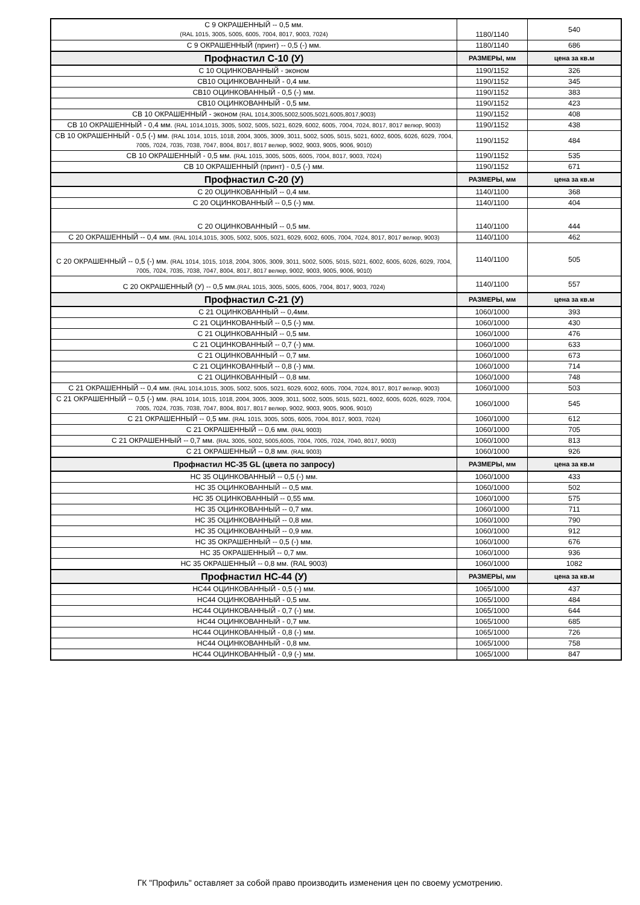| С 9 ОКРАШЕННЫЙ -- 0,5 мм. (RAL 1015, 3005, 5005, 6005, 7004, 8017, 9003, 7024) | 1180/1140 | 540 |
| С 9 ОКРАШЕННЫЙ (принт) -- 0,5 (-) мм. | 1180/1140 | 686 |
| Профнастил С-10 (У) | РАЗМЕРЫ, мм | цена за кв.м |
| С 10 ОЦИНКОВАННЫЙ - эконом | 1190/1152 | 326 |
| СВ10 ОЦИНКОВАННЫЙ - 0,4 мм. | 1190/1152 | 345 |
| СВ10 ОЦИНКОВАННЫЙ - 0,5 (-) мм. | 1190/1152 | 383 |
| СВ10 ОЦИНКОВАННЫЙ - 0,5 мм. | 1190/1152 | 423 |
| СВ 10 ОКРАШЕННЫЙ - эконом (RAL 1014,3005,5002,5005,5021,6005,8017,9003) | 1190/1152 | 408 |
| СВ 10 ОКРАШЕННЫЙ - 0,4 мм. (RAL 1014,1015, 3005, 5002, 5005, 5021, 6029, 6002, 6005, 7004, 7024, 8017, 8017 велюр, 9003) | 1190/1152 | 438 |
| СВ 10 ОКРАШЕННЫЙ - 0,5 (-) мм. (RAL 1014, 1015, 1018, 2004, 3005, 3009, 3011, 5002, 5005, 5015, 5021, 6002, 6005, 6026, 6029, 7004, 7005, 7024, 7035, 7038, 7047, 8004, 8017, 8017 велюр, 9002, 9003, 9005, 9006, 9010) | 1190/1152 | 484 |
| СВ 10 ОКРАШЕННЫЙ - 0,5 мм. (RAL 1015, 3005, 5005, 6005, 7004, 8017, 9003, 7024) | 1190/1152 | 535 |
| СВ 10 ОКРАШЕННЫЙ (принт) - 0,5 (-) мм. | 1190/1152 | 671 |
| Профнастил С-20 (У) | РАЗМЕРЫ, мм | цена за кв.м |
| С 20 ОЦИНКОВАННЫЙ -- 0,4 мм. | 1140/1100 | 368 |
| С 20 ОЦИНКОВАННЫЙ -- 0,5 (-) мм. | 1140/1100 | 404 |
| С 20 ОЦИНКОВАННЫЙ -- 0,5 мм. | 1140/1100 | 444 |
| С 20 ОКРАШЕННЫЙ -- 0,4 мм. (RAL 1014,1015, 3005, 5002, 5005, 5021, 6029, 6002, 6005, 7004, 7024, 8017, 8017 велюр, 9003) | 1140/1100 | 462 |
| С 20 ОКРАШЕННЫЙ -- 0,5 (-) мм. (RAL 1014, 1015, 1018, 2004, 3005, 3009, 3011, 5002, 5005, 5015, 5021, 6002, 6005, 6026, 6029, 7004, 7005, 7024, 7035, 7038, 7047, 8004, 8017, 8017 велюр, 9002, 9003, 9005, 9006, 9010) | 1140/1100 | 505 |
| С 20 ОКРАШЕННЫЙ (У) -- 0,5 мм. (RAL 1015, 3005, 5005, 6005, 7004, 8017, 9003, 7024) | 1140/1100 | 557 |
| Профнастил С-21 (У) | РАЗМЕРЫ, мм | цена за кв.м |
| С 21 ОЦИНКОВАННЫЙ -- 0,4мм. | 1060/1000 | 393 |
| С 21 ОЦИНКОВАННЫЙ -- 0,5 (-) мм. | 1060/1000 | 430 |
| С 21 ОЦИНКОВАННЫЙ -- 0,5 мм. | 1060/1000 | 476 |
| С 21 ОЦИНКОВАННЫЙ -- 0,7 (-) мм. | 1060/1000 | 633 |
| С 21 ОЦИНКОВАННЫЙ -- 0,7 мм. | 1060/1000 | 673 |
| С 21 ОЦИНКОВАННЫЙ -- 0,8 (-) мм. | 1060/1000 | 714 |
| С 21 ОЦИНКОВАННЫЙ -- 0,8 мм. | 1060/1000 | 748 |
| С 21 ОКРАШЕННЫЙ -- 0,4 мм. (RAL 1014,1015, 3005, 5002, 5005, 5021, 6029, 6002, 6005, 7004, 7024, 8017, 8017 велюр, 9003) | 1060/1000 | 503 |
| С 21 ОКРАШЕННЫЙ -- 0,5 (-) мм. (RAL 1014, 1015, 1018, 2004, 3005, 3009, 3011, 5002, 5005, 5015, 5021, 6002, 6005, 6026, 6029, 7004, 7005, 7024, 7035, 7038, 7047, 8004, 8017, 8017 велюр, 9002, 9003, 9005, 9006, 9010) | 1060/1000 | 545 |
| С 21 ОКРАШЕННЫЙ -- 0,5 мм. (RAL 1015, 3005, 5005, 6005, 7004, 8017, 9003, 7024) | 1060/1000 | 612 |
| С 21 ОКРАШЕННЫЙ -- 0,6 мм. (RAL 9003) | 1060/1000 | 705 |
| С 21 ОКРАШЕННЫЙ -- 0,7 мм. (RAL 3005, 5002, 5005,6005, 7004, 7005, 7024, 7040, 8017, 9003) | 1060/1000 | 813 |
| С 21 ОКРАШЕННЫЙ -- 0,8 мм. (RAL 9003) | 1060/1000 | 926 |
| Профнастил НС-35 GL (цвета по запросу) | РАЗМЕРЫ, мм | цена за кв.м |
| НС 35 ОЦИНКОВАННЫЙ -- 0,5 (-) мм. | 1060/1000 | 433 |
| НС 35 ОЦИНКОВАННЫЙ -- 0,5 мм. | 1060/1000 | 502 |
| НС 35 ОЦИНКОВАННЫЙ -- 0,55 мм. | 1060/1000 | 575 |
| НС 35 ОЦИНКОВАННЫЙ -- 0,7 мм. | 1060/1000 | 711 |
| НС 35 ОЦИНКОВАННЫЙ -- 0,8 мм. | 1060/1000 | 790 |
| НС 35 ОЦИНКОВАННЫЙ -- 0,9 мм. | 1060/1000 | 912 |
| НС 35 ОКРАШЕННЫЙ -- 0,5 (-) мм. | 1060/1000 | 676 |
| НС 35 ОКРАШЕННЫЙ -- 0,7 мм. | 1060/1000 | 936 |
| НС 35 ОКРАШЕННЫЙ -- 0,8 мм. (RAL 9003) | 1060/1000 | 1082 |
| Профнастил НС-44 (У) | РАЗМЕРЫ, мм | цена за кв.м |
| НС44 ОЦИНКОВАННЫЙ - 0,5 (-) мм. | 1065/1000 | 437 |
| НС44 ОЦИНКОВАННЫЙ - 0,5 мм. | 1065/1000 | 484 |
| НС44 ОЦИНКОВАННЫЙ - 0,7 (-) мм. | 1065/1000 | 644 |
| НС44 ОЦИНКОВАННЫЙ - 0,7 мм. | 1065/1000 | 685 |
| НС44 ОЦИНКОВАННЫЙ - 0,8 (-) мм. | 1065/1000 | 726 |
| НС44 ОЦИНКОВАННЫЙ - 0,8 мм. | 1065/1000 | 758 |
| НС44 ОЦИНКОВАННЫЙ - 0,9 (-) мм. | 1065/1000 | 847 |
ГК "Профиль" оставляет за собой право производить изменения цен по своему усмотрению.